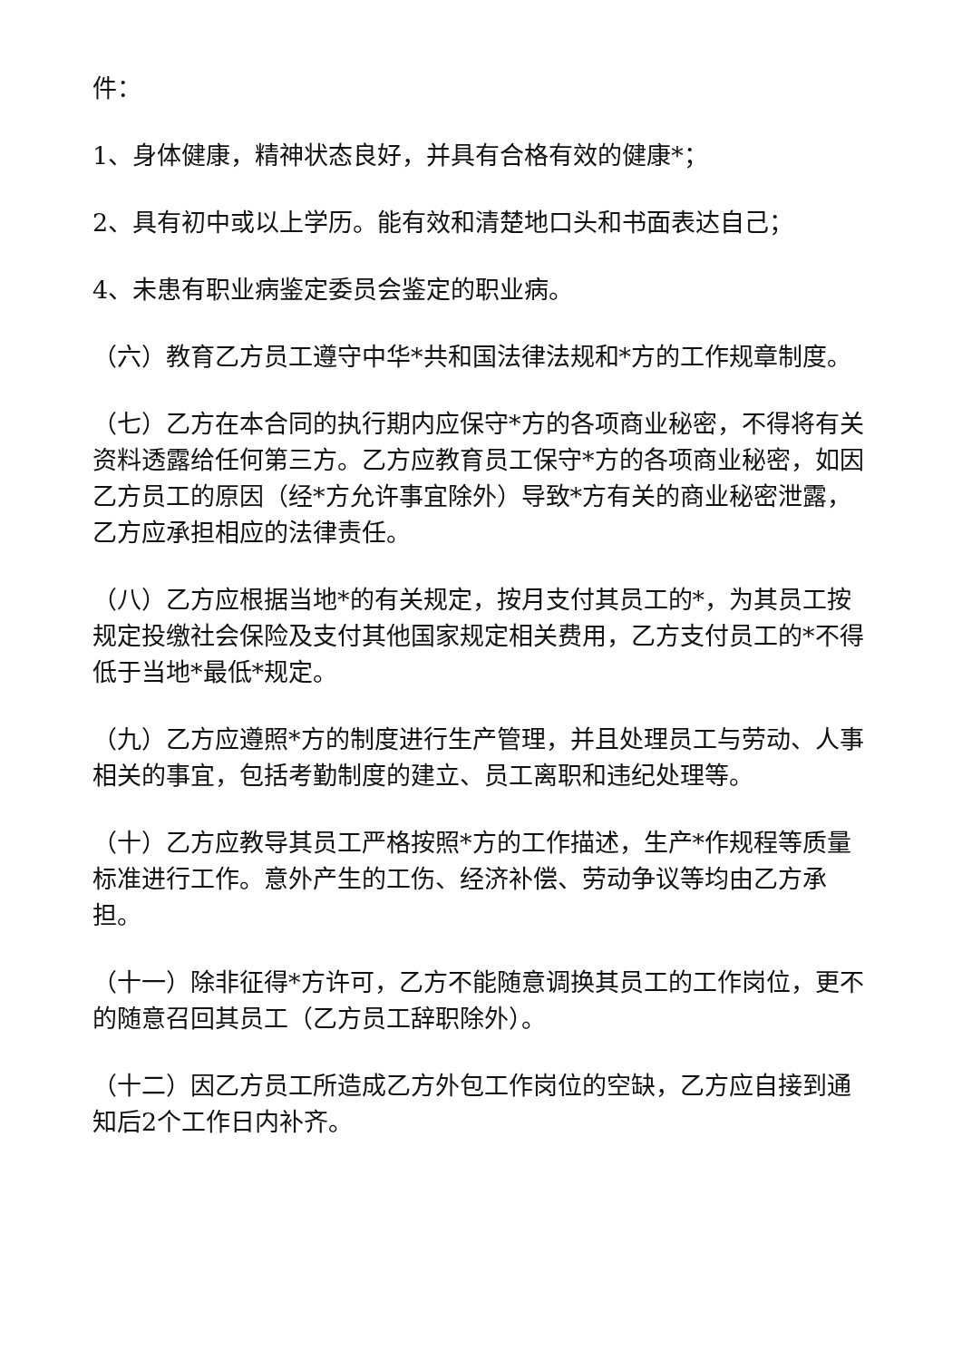件：
1、身体健康，精神状态良好，并具有合格有效的健康*；
2、具有初中或以上学历。能有效和清楚地口头和书面表达自己；
4、未患有职业病鉴定委员会鉴定的职业病。
（六）教育乙方员工遵守中华*共和国法律法规和*方的工作规章制度。
（七）乙方在本合同的执行期内应保守*方的各项商业秘密，不得将有关资料透露给任何第三方。乙方应教育员工保守*方的各项商业秘密，如因乙方员工的原因（经*方允许事宜除外）导致*方有关的商业秘密泄露，乙方应承担相应的法律责任。
（八）乙方应根据当地*的有关规定，按月支付其员工的*，为其员工按规定投缴社会保险及支付其他国家规定相关费用，乙方支付员工的*不得低于当地*最低*规定。
（九）乙方应遵照*方的制度进行生产管理，并且处理员工与劳动、人事相关的事宜，包括考勤制度的建立、员工离职和违纪处理等。
（十）乙方应教导其员工严格按照*方的工作描述，生产*作规程等质量标准进行工作。意外产生的工伤、经济补偿、劳动争议等均由乙方承担。
（十一）除非征得*方许可，乙方不能随意调换其员工的工作岗位，更不的随意召回其员工（乙方员工辞职除外）。
（十二）因乙方员工所造成乙方外包工作岗位的空缺，乙方应自接到通知后2个工作日内补齐。